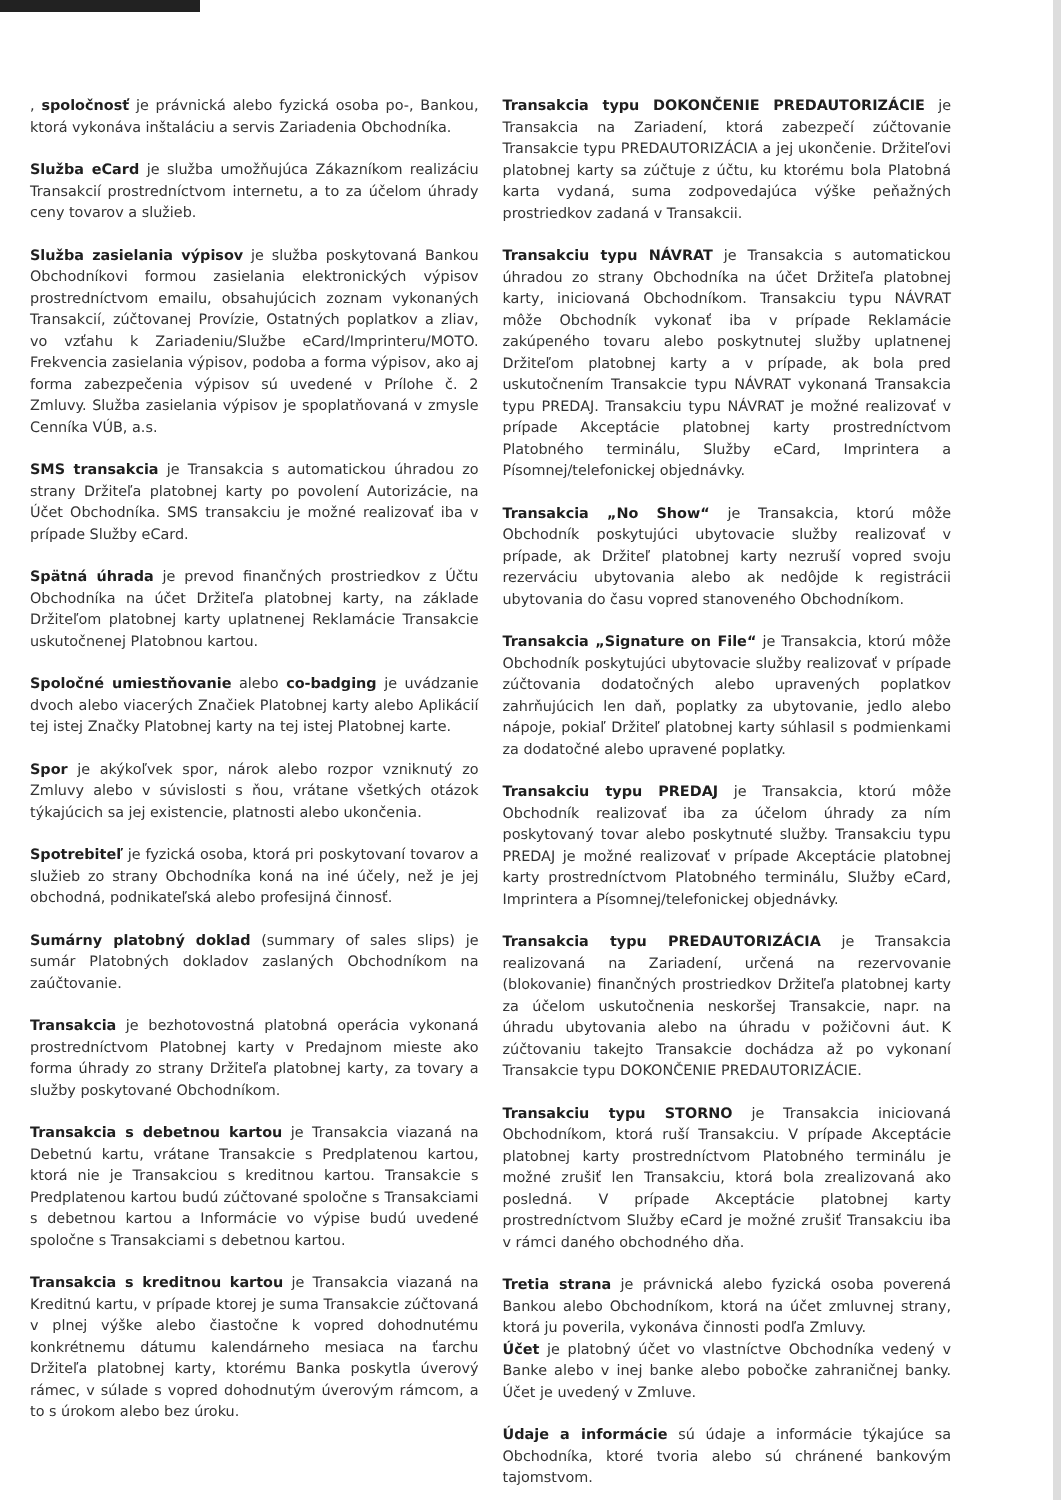, spoločnosť je právnická alebo fyzická osoba po-, Bankou, ktorá vykonáva inštaláciu a servis Zariadenia Obchodníka.
Služba eCard je služba umožňujúca Zákazníkom realizáciu Transakcií prostredníctvom internetu, a to za účelom úhrady ceny tovarov a služieb.
Služba zasielania výpisov je služba poskytovaná Bankou Obchodníkovi formou zasielania elektronických výpisov prostredníctvom emailu, obsahujúcich zoznam vykonaných Transakcií, zúčtovanej Provízie, Ostatných poplatkov a zliav, vo vzťahu k Zariadeniu/Službe eCard/Imprinteru/MOTO. Frekvencia zasielania výpisov, podoba a forma výpisov, ako aj forma zabezpečenia výpisov sú uvedené v Prílohe č. 2 Zmluvy. Služba zasielania výpisov je spoplatňovaná v zmysle Cenníka VÚB, a.s.
SMS transakcia je Transakcia s automatickou úhradou zo strany Držiteľa platobnej karty po povolení Autorizácie, na Účet Obchodníka. SMS transakciu je možné realizovať iba v prípade Služby eCard.
Spätná úhrada je prevod finančných prostriedkov z Účtu Obchodníka na účet Držiteľa platobnej karty, na základe Držiteľom platobnej karty uplatnenej Reklamácie Transakcie uskutočnenej Platobnou kartou.
Spoločné umiestňovanie alebo co-badging je uvádzanie dvoch alebo viacerých Značiek Platobnej karty alebo Aplikácií tej istej Značky Platobnej karty na tej istej Platobnej karte.
Spor je akýkoľvek spor, nárok alebo rozpor vzniknutý zo Zmluvy alebo v súvislosti s ňou, vrátane všetkých otázok týkajúcich sa jej existencie, platnosti alebo ukončenia.
Spotrebiteľ je fyzická osoba, ktorá pri poskytovaní tovarov a služieb zo strany Obchodníka koná na iné účely, než je jej obchodná, podnikateľská alebo profesijná činnosť.
Sumárny platobný doklad (summary of sales slips) je sumár Platobných dokladov zaslaných Obchodníkom na zaúčtovanie.
Transakcia je bezhotovostná platobná operácia vykonaná prostredníctvom Platobnej karty v Predajnom mieste ako forma úhrady zo strany Držiteľa platobnej karty, za tovary a služby poskytované Obchodníkom.
Transakcia s debetnou kartou je Transakcia viazaná na Debetnú kartu, vrátane Transakcie s Predplatenou kartou, ktorá nie je Transakciou s kreditnou kartou. Transakcie s Predplatenou kartou budú zúčtované spoločne s Transakciami s debetnou kartou a Informácie vo výpise budú uvedené spoločne s Transakciami s debetnou kartou.
Transakcia s kreditnou kartou je Transakcia viazaná na Kreditnú kartu, v prípade ktorej je suma Transakcie zúčtovaná v plnej výške alebo čiastočne k vopred dohodnutému konkrétnemu dátumu kalendárneho mesiaca na ťarchu Držiteľa platobnej karty, ktorému Banka poskytla úverový rámec, v súlade s vopred dohodnutým úverovým rámcom, a to s úrokom alebo bez úroku.
Transakcia typu DOKONČENIE PREDAUTORIZÁCIE je Transakcia na Zariadení, ktorá zabezpečí zúčtovanie Transakcie typu PREDAUTORIZÁCIA a jej ukončenie. Držiteľovi platobnej karty sa zúčtuje z účtu, ku ktorému bola Platobná karta vydaná, suma zodpovedajúca výške peňažných prostriedkov zadaná v Transakcii.
Transakciu typu NÁVRAT je Transakcia s automatickou úhradou zo strany Obchodníka na účet Držiteľa platobnej karty, iniciovaná Obchodníkom. Transakciu typu NÁVRAT môže Obchodník vykonať iba v prípade Reklamácie zakúpeného tovaru alebo poskytnutej služby uplatnenej Držiteľom platobnej karty a v prípade, ak bola pred uskutočnením Transakcie typu NÁVRAT vykonaná Transakcia typu PREDAJ. Transakciu typu NÁVRAT je možné realizovať v prípade Akceptácie platobnej karty prostredníctvom Platobného terminálu, Služby eCard, Imprintera a Písomnej/telefonickej objednávky.
Transakcia „No Show“ je Transakcia, ktorú môže Obchodník poskytujúci ubytovacie služby realizovať v prípade, ak Držiteľ platobnej karty nezruší vopred svoju rezerváciu ubytovania alebo ak nedôjde k registrácii ubytovania do času vopred stanoveného Obchodníkom.
Transakcia „Signature on File“ je Transakcia, ktorú môže Obchodník poskytujúci ubytovacie služby realizovať v prípade zúčtovania dodatočných alebo upravených poplatkov zahrňujúcich len daň, poplatky za ubytovanie, jedlo alebo nápoje, pokiaľ Držiteľ platobnej karty súhlasil s podmienkami za dodatočné alebo upravené poplatky.
Transakciu typu PREDAJ je Transakcia, ktorú môže Obchodník realizovať iba za účelom úhrady za ním poskytovaný tovar alebo poskytnuté služby. Transakciu typu PREDAJ je možné realizovať v prípade Akceptácie platobnej karty prostredníctvom Platobného terminálu, Služby eCard, Imprintera a Písomnej/telefonickej objednávky.
Transakcia typu PREDAUTORIZÁCIA je Transakcia realizovaná na Zariadení, určená na rezervovanie (blokovanie) finančných prostriedkov Držiteľa platobnej karty za účelom uskutočnenia neskoršej Transakcie, napr. na úhradu ubytovania alebo na úhradu v požičovni áut. K zúčtovaniu takejto Transakcie dochádza až po vykonaní Transakcie typu DOKONČENIE PREDAUTORIZÁCIE.
Transakciu typu STORNO je Transakcia iniciovaná Obchodníkom, ktorá ruší Transakciu. V prípade Akceptácie platobnej karty prostredníctvom Platobného terminálu je možné zrušiť len Transakciu, ktorá bola zrealizovaná ako posledná. V prípade Akceptácie platobnej karty prostredníctvom Služby eCard je možné zrušiť Transakciu iba v rámci daného obchodného dňa.
Tretia strana je právnická alebo fyzická osoba poverená Bankou alebo Obchodníkom, ktorá na účet zmluvnej strany, ktorá ju poverila, vykonáva činnosti podľa Zmluvy.
Účet je platobný účet vo vlastníctve Obchodníka vedený v Banke alebo v inej banke alebo pobočke zahraničnej banky. Účet je uvedený v Zmluve.
Údaje a informácie sú údaje a informácie týkajúce sa Obchodníka, ktoré tvoria alebo sú chránené bankovým tajomstvom.